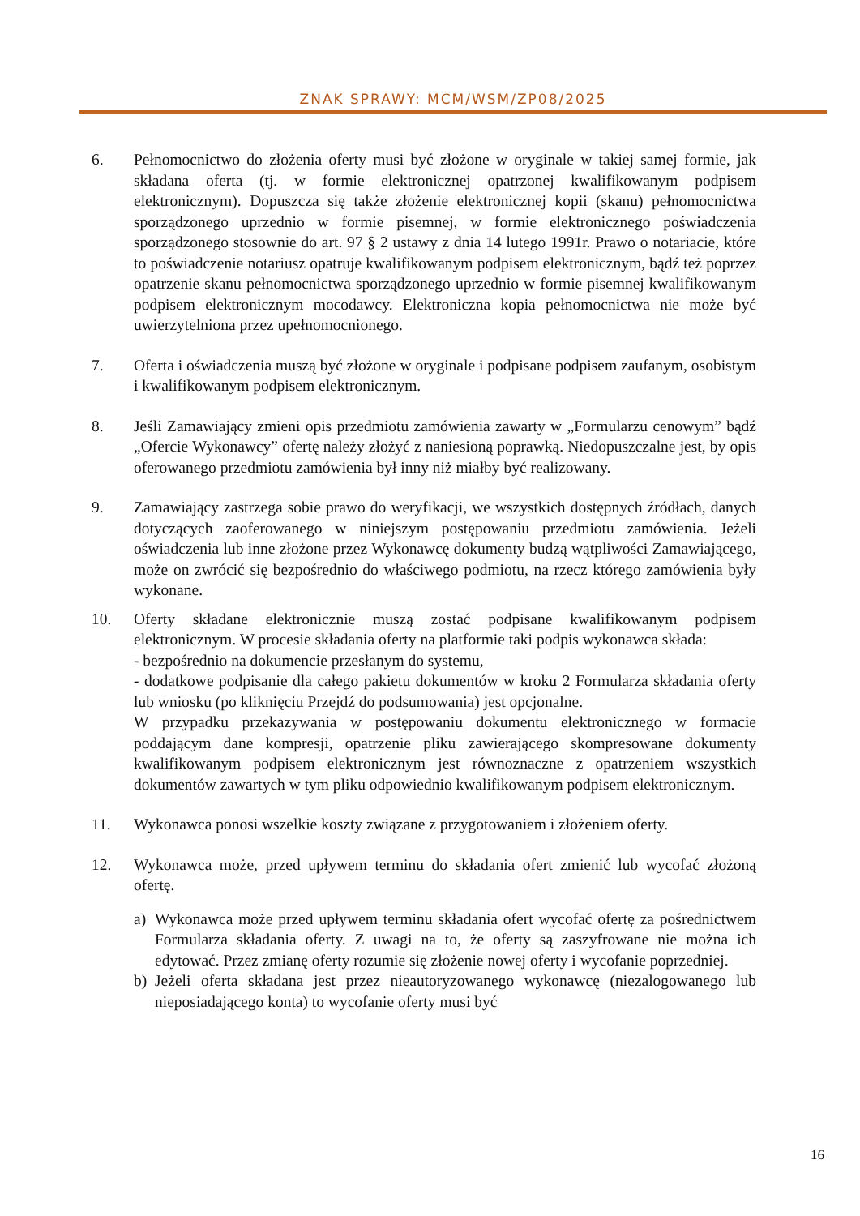ZNAK SPRAWY: MCM/WSM/ZP08/2025
6. Pełnomocnictwo do złożenia oferty musi być złożone w oryginale w takiej samej formie, jak składana oferta (tj. w formie elektronicznej opatrzonej kwalifikowanym podpisem elektronicznym). Dopuszcza się także złożenie elektronicznej kopii (skanu) pełnomocnictwa sporządzonego uprzednio w formie pisemnej, w formie elektronicznego poświadczenia sporządzonego stosownie do art. 97 § 2 ustawy z dnia 14 lutego 1991r. Prawo o notariacie, które to poświadczenie notariusz opatruje kwalifikowanym podpisem elektronicznym, bądź też poprzez opatrzenie skanu pełnomocnictwa sporządzonego uprzednio w formie pisemnej kwalifikowanym podpisem elektronicznym mocodawcy. Elektroniczna kopia pełnomocnictwa nie może być uwierzytelniona przez upełnomocnionego.
7. Oferta i oświadczenia muszą być złożone w oryginale i podpisane podpisem zaufanym, osobistym i kwalifikowanym podpisem elektronicznym.
8. Jeśli Zamawiający zmieni opis przedmiotu zamówienia zawarty w „Formularzu cenowym” bądź „Ofercie Wykonawcy” ofertę należy złożyć z naniesioną poprawką. Niedopuszczalne jest, by opis oferowanego przedmiotu zamówienia był inny niż miałby być realizowany.
9. Zamawiający zastrzega sobie prawo do weryfikacji, we wszystkich dostępnych źródłach, danych dotyczących zaoferowanego w niniejszym postępowaniu przedmiotu zamówienia. Jeżeli oświadczenia lub inne złożone przez Wykonawcę dokumenty budzą wątpliwości Zamawiającego, może on zwrócić się bezpośrednio do właściwego podmiotu, na rzecz którego zamówienia były wykonane.
10. Oferty składane elektronicznie muszą zostać podpisane kwalifikowanym podpisem elektronicznym. W procesie składania oferty na platformie taki podpis wykonawca składa:
- bezpośrednio na dokumencie przesłanym do systemu,
- dodatkowe podpisanie dla całego pakietu dokumentów w kroku 2 Formularza składania oferty lub wniosku (po kliknięciu Przejdź do podsumowania) jest opcjonalne.
W przypadku przekazywania w postępowaniu dokumentu elektronicznego w formacie poddającym dane kompresji, opatrzenie pliku zawierającego skompresowane dokumenty kwalifikowanym podpisem elektronicznym jest równoznaczne z opatrzeniem wszystkich dokumentów zawartych w tym pliku odpowiednio kwalifikowanym podpisem elektronicznym.
11. Wykonawca ponosi wszelkie koszty związane z przygotowaniem i złożeniem oferty.
12. Wykonawca może, przed upływem terminu do składania ofert zmienić lub wycofać złożoną ofertę.
a) Wykonawca może przed upływem terminu składania ofert wycofać ofertę za pośrednictwem Formularza składania oferty. Z uwagi na to, że oferty są zaszyfrowane nie można ich edytować. Przez zmianę oferty rozumie się złożenie nowej oferty i wycofanie poprzedniej.
b) Jeżeli oferta składana jest przez nieautoryzowanego wykonawcę (niezalogowanego lub nieposiadającego konta) to wycofanie oferty musi być
16